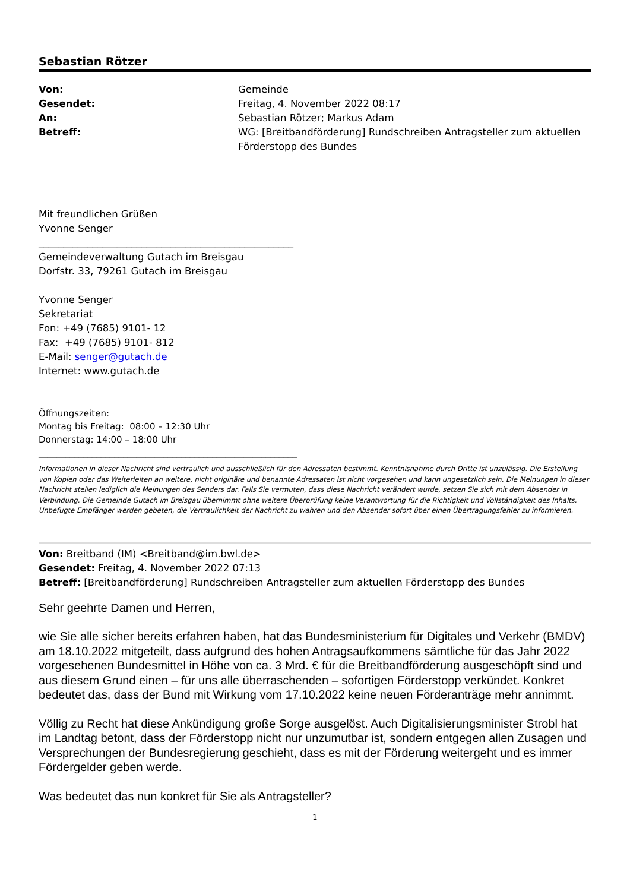Sebastian Rötzer
| Von: | Gemeinde |
| Gesendet: | Freitag, 4. November 2022 08:17 |
| An: | Sebastian Rötzer; Markus Adam |
| Betreff: | WG: [Breitbandförderung] Rundschreiben Antragsteller zum aktuellen Förderstopp des Bundes |
Mit freundlichen Grüßen
Yvonne Senger
____________________________________________________
Gemeindeverwaltung Gutach im Breisgau
Dorfstr. 33, 79261 Gutach im Breisgau
Yvonne Senger
Sekretariat
Fon: +49 (7685) 9101- 12
Fax: +49 (7685) 9101- 812
E-Mail: senger@gutach.de
Internet: www.gutach.de
Öffnungszeiten:
Montag bis Freitag: 08:00 – 12:30 Uhr
Donnerstag: 14:00 – 18:00 Uhr
__________________________________________________________
Informationen in dieser Nachricht sind vertraulich und ausschließlich für den Adressaten bestimmt. Kenntnisnahme durch Dritte ist unzulässig. Die Erstellung von Kopien oder das Weiterleiten an weitere, nicht originäre und benannte Adressaten ist nicht vorgesehen und kann ungesetzlich sein. Die Meinungen in dieser Nachricht stellen lediglich die Meinungen des Senders dar. Falls Sie vermuten, dass diese Nachricht verändert wurde, setzen Sie sich mit dem Absender in Verbindung. Die Gemeinde Gutach im Breisgau übernimmt ohne weitere Überprüfung keine Verantwortung für die Richtigkeit und Vollständigkeit des Inhalts. Unbefugte Empfänger werden gebeten, die Vertraulichkeit der Nachricht zu wahren und den Absender sofort über einen Übertragungsfehler zu informieren.
Von: Breitband (IM) <Breitband@im.bwl.de>
Gesendet: Freitag, 4. November 2022 07:13
Betreff: [Breitbandförderung] Rundschreiben Antragsteller zum aktuellen Förderstopp des Bundes
Sehr geehrte Damen und Herren,
wie Sie alle sicher bereits erfahren haben, hat das Bundesministerium für Digitales und Verkehr (BMDV) am 18.10.2022 mitgeteilt, dass aufgrund des hohen Antragsaufkommens sämtliche für das Jahr 2022 vorgesehenen Bundesmittel in Höhe von ca. 3 Mrd. € für die Breitbandförderung ausgeschöpft sind und aus diesem Grund einen – für uns alle überraschenden – sofortigen Förderstopp verkündet. Konkret bedeutet das, dass der Bund mit Wirkung vom 17.10.2022 keine neuen Förderanträge mehr annimmt.
Völlig zu Recht hat diese Ankündigung große Sorge ausgelöst. Auch Digitalisierungsminister Strobl hat im Landtag betont, dass der Förderstopp nicht nur unzumutbar ist, sondern entgegen allen Zusagen und Versprechungen der Bundesregierung geschieht, dass es mit der Förderung weitergeht und es immer Fördergelder geben werde.
Was bedeutet das nun konkret für Sie als Antragsteller?
1